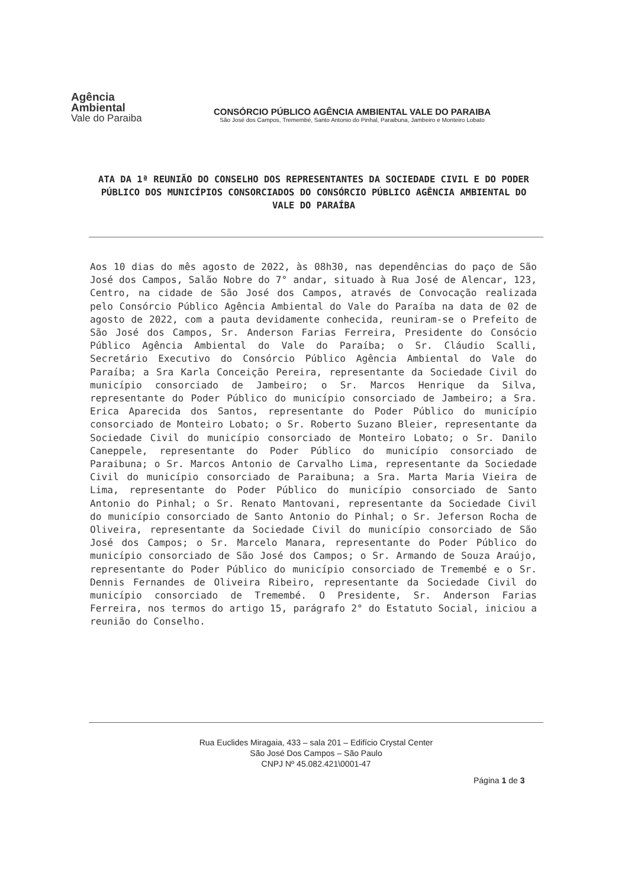Agência
Ambiental
Vale do Paraiba
CONSÓRCIO PÚBLICO AGÊNCIA AMBIENTAL VALE DO PARAIBA
São José dos Campos, Tremembé, Santo Antonio do Pinhal, Paraibuna, Jambeiro e Monteiro Lobato
ATA DA 1ª REUNIÃO DO CONSELHO DOS REPRESENTANTES DA SOCIEDADE CIVIL E DO PODER PÚBLICO DOS MUNICÍPIOS CONSORCIADOS DO CONSÓRCIO PÚBLICO AGÊNCIA AMBIENTAL DO VALE DO PARAÍBA
Aos 10 dias do mês agosto de 2022, às 08h30, nas dependências do paço de São José dos Campos, Salão Nobre do 7° andar, situado à Rua José de Alencar, 123, Centro, na cidade de São José dos Campos, através de Convocação realizada pelo Consórcio Público Agência Ambiental do Vale do Paraíba na data de 02 de agosto de 2022, com a pauta devidamente conhecida, reuniram-se o Prefeito de São José dos Campos, Sr. Anderson Farias Ferreira, Presidente do Consócio Público Agência Ambiental do Vale do Paraíba; o Sr. Cláudio Scalli, Secretário Executivo do Consórcio Público Agência Ambiental do Vale do Paraíba; a Sra Karla Conceição Pereira, representante da Sociedade Civil do município consorciado de Jambeiro; o Sr. Marcos Henrique da Silva, representante do Poder Público do município consorciado de Jambeiro; a Sra. Erica Aparecida dos Santos, representante do Poder Público do município consorciado de Monteiro Lobato; o Sr. Roberto Suzano Bleier, representante da Sociedade Civil do município consorciado de Monteiro Lobato; o Sr. Danilo Caneppele, representante do Poder Público do município consorciado de Paraibuna; o Sr. Marcos Antonio de Carvalho Lima, representante da Sociedade Civil do município consorciado de Paraibuna; a Sra. Marta Maria Vieira de Lima, representante do Poder Público do município consorciado de Santo Antonio do Pinhal; o Sr. Renato Mantovani, representante da Sociedade Civil do município consorciado de Santo Antonio do Pinhal; o Sr. Jeferson Rocha de Oliveira, representante da Sociedade Civil do município consorciado de São José dos Campos; o Sr. Marcelo Manara, representante do Poder Público do município consorciado de São José dos Campos; o Sr. Armando de Souza Araújo, representante do Poder Público do município consorciado de Tremembé e o Sr. Dennis Fernandes de Oliveira Ribeiro, representante da Sociedade Civil do município consorciado de Tremembé. O Presidente, Sr. Anderson Farias Ferreira, nos termos do artigo 15, parágrafo 2° do Estatuto Social, iniciou a reunião do Conselho.
Rua Euclides Miragaia, 433 – sala 201 – Edifício Crystal Center
São José Dos Campos – São Paulo
CNPJ Nº 45.082.421\0001-47
Página 1 de 3